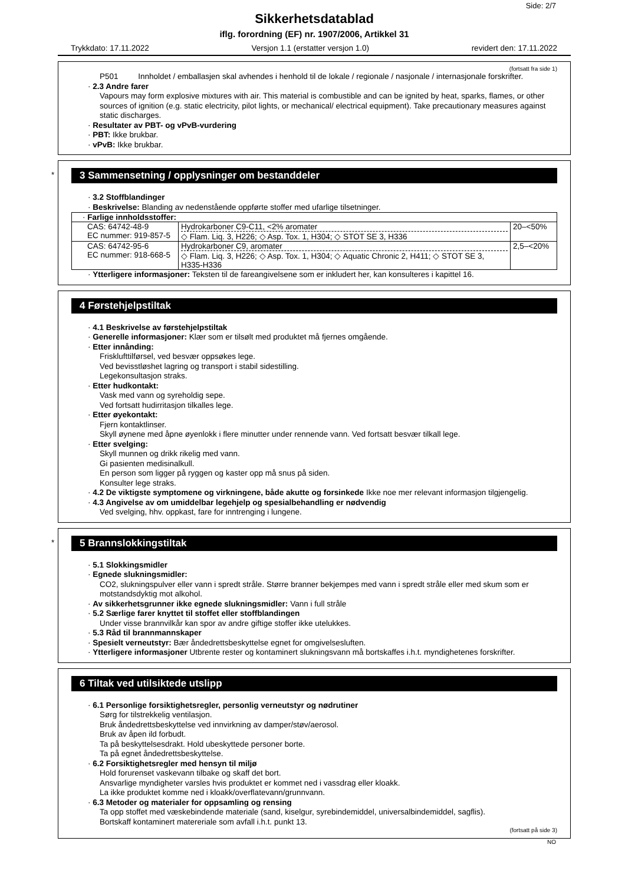Side: 2/7
Sikkerhetsdatablad
iflg. forordning (EF) nr. 1907/2006, Artikkel 31
Trykkdato: 17.11.2022 Versjon 1.1 (erstatter versjon 1.0) revidert den: 17.11.2022
(fortsatt fra side 1)
P501 Innholdet / emballasjen skal avhendes i henhold til de lokale / regionale / nasjonale / internasjonale forskrifter.
· 2.3 Andre farer
Vapours may form explosive mixtures with air. This material is combustible and can be ignited by heat, sparks, flames, or other sources of ignition (e.g. static electricity, pilot lights, or mechanical/ electrical equipment). Take precautionary measures against static discharges.
· Resultater av PBT- og vPvB-vurdering
· PBT: Ikke brukbar.
· vPvB: Ikke brukbar.
*
3 Sammensetning / opplysninger om bestanddeler
· 3.2 Stoffblandinger
· Beskrivelse: Blanding av nedenstående oppførte stoffer med ufarlige tilsetninger.
| · Farlige innholdsstoffer: | | |
| CAS: 64742-48-9 EC nummer: 919-857-5 | Hydrokarboner C9-C11, <2% aromater ◇ Flam. Liq. 3, H226; ◇ Asp. Tox. 1, H304; ◇ STOT SE 3, H336 | 20–<50% |
| CAS: 64742-95-6 EC nummer: 918-668-5 | Hydrokarboner C9, aromater ◇ Flam. Liq. 3, H226; ◇ Asp. Tox. 1, H304; ◇ Aquatic Chronic 2, H411; ◇ STOT SE 3, H335-H336 | 2,5–<20% |
· Ytterligere informasjoner: Teksten til de fareangivelsene som er inkludert her, kan konsulteres i kapittel 16.
4 Førstehjelpstiltak
· 4.1 Beskrivelse av førstehjelpstiltak
· Generelle informasjoner: Klær som er tilsølt med produktet må fjernes omgående.
· Etter innånding:
Frisklufttilførsel, ved besvær oppsøkes lege.
Ved bevisstløshet lagring og transport i stabil sidestilling.
Legekonsultasjon straks.
· Etter hudkontakt:
Vask med vann og syreholdig sepe.
Ved fortsatt hudirritasjon tilkalles lege.
· Etter øyekontakt:
Fjern kontaktlinser.
Skyll øynene med åpne øyenlokk i flere minutter under rennende vann. Ved fortsatt besvær tilkall lege.
· Etter svelging:
Skyll munnen og drikk rikelig med vann.
Gi pasienten medisinalkull.
En person som ligger på ryggen og kaster opp må snus på siden.
Konsulter lege straks.
· 4.2 De viktigste symptomene og virkningene, både akutte og forsinkede Ikke noe mer relevant informasjon tilgjengelig.
· 4.3 Angivelse av om umiddelbar legehjelp og spesialbehandling er nødvendig
Ved svelging, hhv. oppkast, fare for inntrenging i lungene.
*
5 Brannslokkingstiltak
· 5.1 Slokkingsmidler
· Egnede slukningsmidler:
CO2, slukningspulver eller vann i spredt stråle. Større branner bekjempes med vann i spredt stråle eller med skum som er motstandsdyktig mot alkohol.
· Av sikkerhetsgrunner ikke egnede slukningsmidler: Vann i full stråle
· 5.2 Særlige farer knyttet til stoffet eller stoffblandingen
Under visse brannvilkår kan spor av andre giftige stoffer ikke utelukkes.
· 5.3 Råd til brannmannskaper
· Spesielt verneutstyr: Bær åndedrettsbeskyttelse egnet for omgivelsesluften.
· Ytterligere informasjoner Utbrente rester og kontaminert slukningsvann må bortskaffes i.h.t. myndighetenes forskrifter.
6 Tiltak ved utilsiktede utslipp
· 6.1 Personlige forsiktighetsregler, personlig verneutstyr og nødrutiner
Sørg for tilstrekkelig ventilasjon.
Bruk åndedrettsbeskyttelse ved innvirkning av damper/støv/aerosol.
Bruk av åpen ild forbudt.
Ta på beskyttelsesdrakt. Hold ubeskyttede personer borte.
Ta på egnet åndedrettsbeskyttelse.
· 6.2 Forsiktighetsregler med hensyn til miljø
Hold forurenset vaskevann tilbake og skaff det bort.
Ansvarlige myndigheter varsles hvis produktet er kommet ned i vassdrag eller kloakk.
La ikke produktet komme ned i kloakk/overflatevann/grunnvann.
· 6.3 Metoder og materialer for oppsamling og rensing
Ta opp stoffet med væskebindende materiale (sand, kiselgur, syrebindemiddel, universalbindemiddel, sagflis).
Bortskaff kontaminert matereriale som avfall i.h.t. punkt 13.
(fortsatt på side 3)
NO